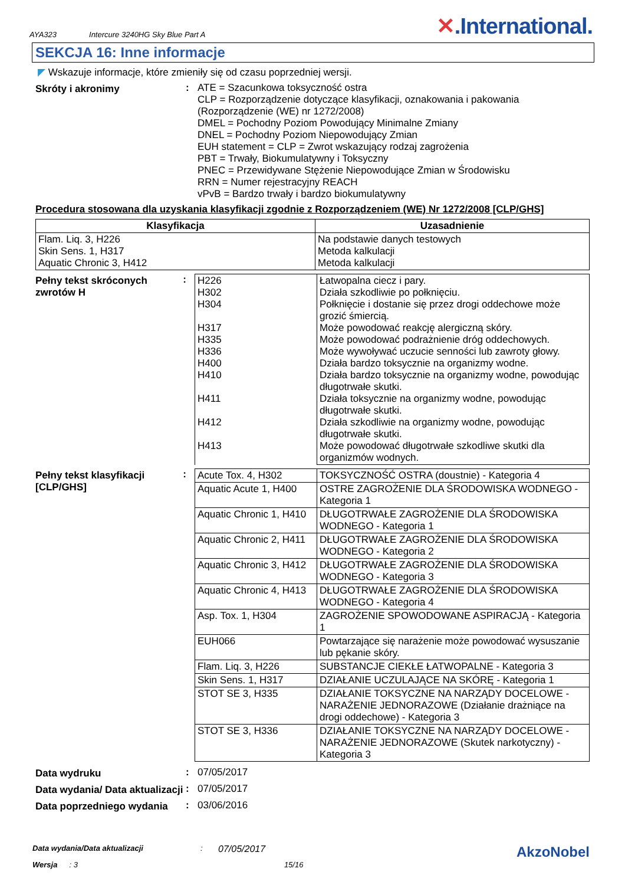AYA323 Intercure 3240HG Sky Blue Part A ✕.International.
SEKCJA 16: Inne informacje
◤ Wskazuje informacje, które zmieniły się od czasu poprzedniej wersji.
Skróty i akronimy :
ATE = Szacunkowa toksyczność ostra
CLP = Rozporządzenie dotyczące klasyfikacji, oznakowania i pakowania (Rozporządzenie (WE) nr 1272/2008)
DMEL = Pochodny Poziom Powodujący Minimalne Zmiany
DNEL = Pochodny Poziom Niepowodujący Zmian
EUH statement = CLP = Zwrot wskazujący rodzaj zagrożenia
PBT = Trwały, Biokumulatywny i Toksyczny
PNEC = Przewidywane Stężenie Niepowodujące Zmian w Środowisku
RRN = Numer rejestracyjny REACH
vPvB = Bardzo trwały i bardzo biokumulatywny
Procedura stosowana dla uzyskania klasyfikacji zgodnie z Rozporządzeniem (WE) Nr 1272/2008 [CLP/GHS]
| Klasyfikacja | Uzasadnienie |
| --- | --- |
| Flam. Liq. 3, H226 Skin Sens. 1, H317 Aquatic Chronic 3, H412 | Na podstawie danych testowych Metoda kalkulacji Metoda kalkulacji |
Pełny tekst skróconych zwrotów H
:
| H226 H302 H304 H317 H335 H336 H400 H410 H411 H412 H413 | Łatwopalna ciecz i pary. Działa szkodliwie po połknięciu. Połknięcie i dostanie się przez drogi oddechowe może grozić śmiercią. Może powodować reakcję alergiczną skóry. Może powodować podrażnienie dróg oddechowych. Może wywoływać uczucie senności lub zawroty głowy. Działa bardzo toksycznie na organizmy wodne. Działa bardzo toksycznie na organizmy wodne, powodując długotrwałe skutki. Działa toksycznie na organizmy wodne, powodując długotrwałe skutki. Działa szkodliwie na organizmy wodne, powodując długotrwałe skutki. Może powodować długotrwałe szkodliwe skutki dla organizmów wodnych. |
Pełny tekst klasyfikacji [CLP/GHS]
:
| Acute Tox. 4, H302 | TOKSYCZNOŚĆ OSTRA (doustnie) - Kategoria 4 |
| Aquatic Acute 1, H400 | OSTRE ZAGROŻENIE DLA ŚRODOWISKA WODNEGO - Kategoria 1 |
| Aquatic Chronic 1, H410 | DŁUGOTRWAŁE ZAGROŻENIE DLA ŚRODOWISKA WODNEGO - Kategoria 1 |
| Aquatic Chronic 2, H411 | DŁUGOTRWAŁE ZAGROŻENIE DLA ŚRODOWISKA WODNEGO - Kategoria 2 |
| Aquatic Chronic 3, H412 | DŁUGOTRWAŁE ZAGROŻENIE DLA ŚRODOWISKA WODNEGO - Kategoria 3 |
| Aquatic Chronic 4, H413 | DŁUGOTRWAŁE ZAGROŻENIE DLA ŚRODOWISKA WODNEGO - Kategoria 4 |
| Asp. Tox. 1, H304 | ZAGROŻENIE SPOWODOWANE ASPIRACJĄ - Kategoria 1 |
| EUH066 | Powtarzające się narażenie może powodować wysuszanie lub pękanie skóry. |
| Flam. Liq. 3, H226 | SUBSTANCJE CIEKŁE ŁATWOPALNE - Kategoria 3 |
| Skin Sens. 1, H317 | DZIAŁANIE UCZULAJĄCE NA SKÓRĘ - Kategoria 1 |
| STOT SE 3, H335 | DZIAŁANIE TOKSYCZNE NA NARZĄDY DOCELOWE - NARAŻENIE JEDNORAZOWE (Działanie drażniące na drogi oddechowe) - Kategoria 3 |
| STOT SE 3, H336 | DZIAŁANIE TOKSYCZNE NA NARZĄDY DOCELOWE - NARAŻENIE JEDNORAZOWE (Skutek narkotyczny) - Kategoria 3 |
Data wydruku : 07/05/2017
Data wydania/ Data aktualizacji
: 07/05/2017
Data poprzedniego wydania : 03/06/2016
Data wydania/Data aktualizacji: 07/05/2017 AkzoNobel
Wersja: 3 15/16